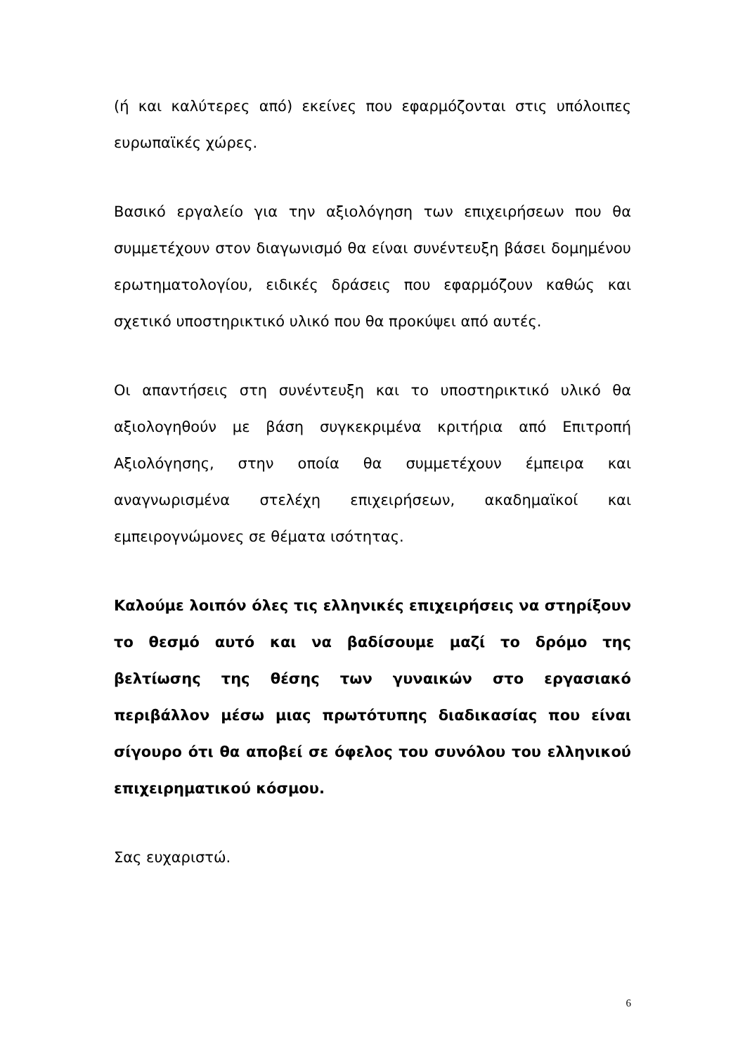(ή και καλύτερες από) εκείνες που εφαρμόζονται στις υπόλοιπες ευρωπαϊκές χώρες.
Βασικό εργαλείο για την αξιολόγηση των επιχειρήσεων που θα συμμετέχουν στον διαγωνισμό θα είναι συνέντευξη βάσει δομημένου ερωτηματολογίου, ειδικές δράσεις που εφαρμόζουν καθώς και σχετικό υποστηρικτικό υλικό που θα προκύψει από αυτές.
Οι απαντήσεις στη συνέντευξη και το υποστηρικτικό υλικό θα αξιολογηθούν με βάση συγκεκριμένα κριτήρια από Επιτροπή Αξιολόγησης, στην οποία θα συμμετέχουν έμπειρα και αναγνωρισμένα στελέχη επιχειρήσεων, ακαδημαϊκοί και εμπειρογνώμονες σε θέματα ισότητας.
Καλούμε λοιπόν όλες τις ελληνικές επιχειρήσεις να στηρίξουν το θεσμό αυτό και να βαδίσουμε μαζί το δρόμο της βελτίωσης της θέσης των γυναικών στο εργασιακό περιβάλλον μέσω μιας πρωτότυπης διαδικασίας που είναι σίγουρο ότι θα αποβεί σε όφελος του συνόλου του ελληνικού επιχειρηματικού κόσμου.
Σας ευχαριστώ.
6